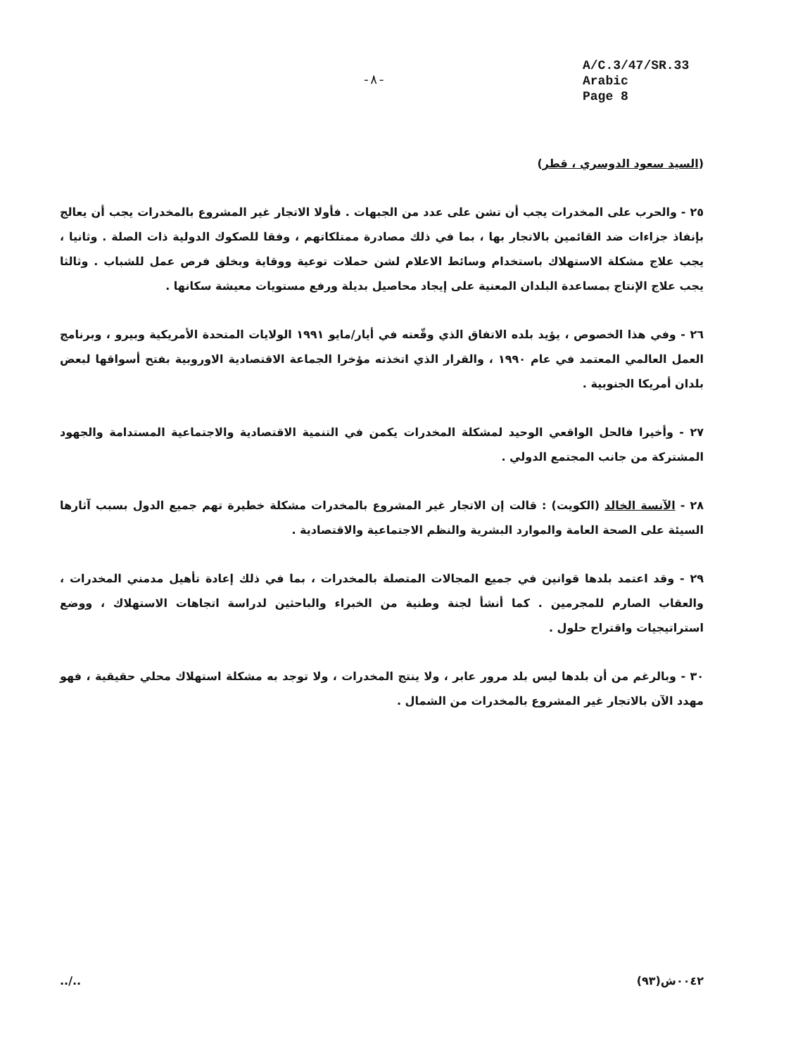-٨-
A/C.3/47/SR.33
Arabic
Page 8
(السيد سعود الدوسري ، قطر)
٢٥ - والحرب على المخدرات يجب أن تشن على عدد من الجبهات . فأولا الاتجار غير المشروع بالمخدرات يجب أن يعالج بإنفاذ جزاءات ضد القائمين بالاتجار بها ، بما في ذلك مصادرة ممتلكاتهم ، وفقا للصكوك الدولية ذات الصلة . وثانيا ، يجب علاج مشكلة الاستهلاك باستخدام وسائط الاعلام لشن حملات توعية ووقاية وبخلق فرص عمل للشباب . وثالثا يجب علاج الإنتاج بمساعدة البلدان المعنية على إيجاد محاصيل بديلة ورفع مستويات معيشة سكانها .
٢٦ - وفي هذا الخصوص ، يؤيد بلده الاتفاق الذي وقّعته في أيار/مايو ١٩٩١ الولايات المتحدة الأمريكية وبيرو ، وبرنامج العمل العالمي المعتمد في عام ١٩٩٠ ، والقرار الذي اتخذته مؤخرا الجماعة الاقتصادية الاوروبية بفتح أسواقها لبعض بلدان أمريكا الجنوبية .
٢٧ - وأخيرا فالحل الواقعي الوحيد لمشكلة المخدرات يكمن في التنمية الاقتصادية والاجتماعية المستدامة والجهود المشتركة من جانب المجتمع الدولي .
٢٨ - الآنسة الخالد (الكويت) : قالت إن الاتجار غير المشروع بالمخدرات مشكلة خطيرة تهم جميع الدول بسبب آثارها السيئة على الصحة العامة والموارد البشرية والنظم الاجتماعية والاقتصادية .
٢٩ - وقد اعتمد بلدها قوانين في جميع المجالات المتصلة بالمخدرات ، بما في ذلك إعادة تأهيل مدمني المخدرات ، والعقاب الصارم للمجرمين . كما أنشأ لجنة وطنية من الخبراء والباحثين لدراسة اتجاهات الاستهلاك ، ووضع استراتيجيات واقتراح حلول .
٣٠ - وبالرغم من أن بلدها ليس بلد مرور عابر ، ولا ينتج المخدرات ، ولا توجد به مشكلة استهلاك محلي حقيقية ، فهو مهدد الآن بالاتجار غير المشروع بالمخدرات من الشمال .
../.. ٠٠٤٢ش(٩٣)